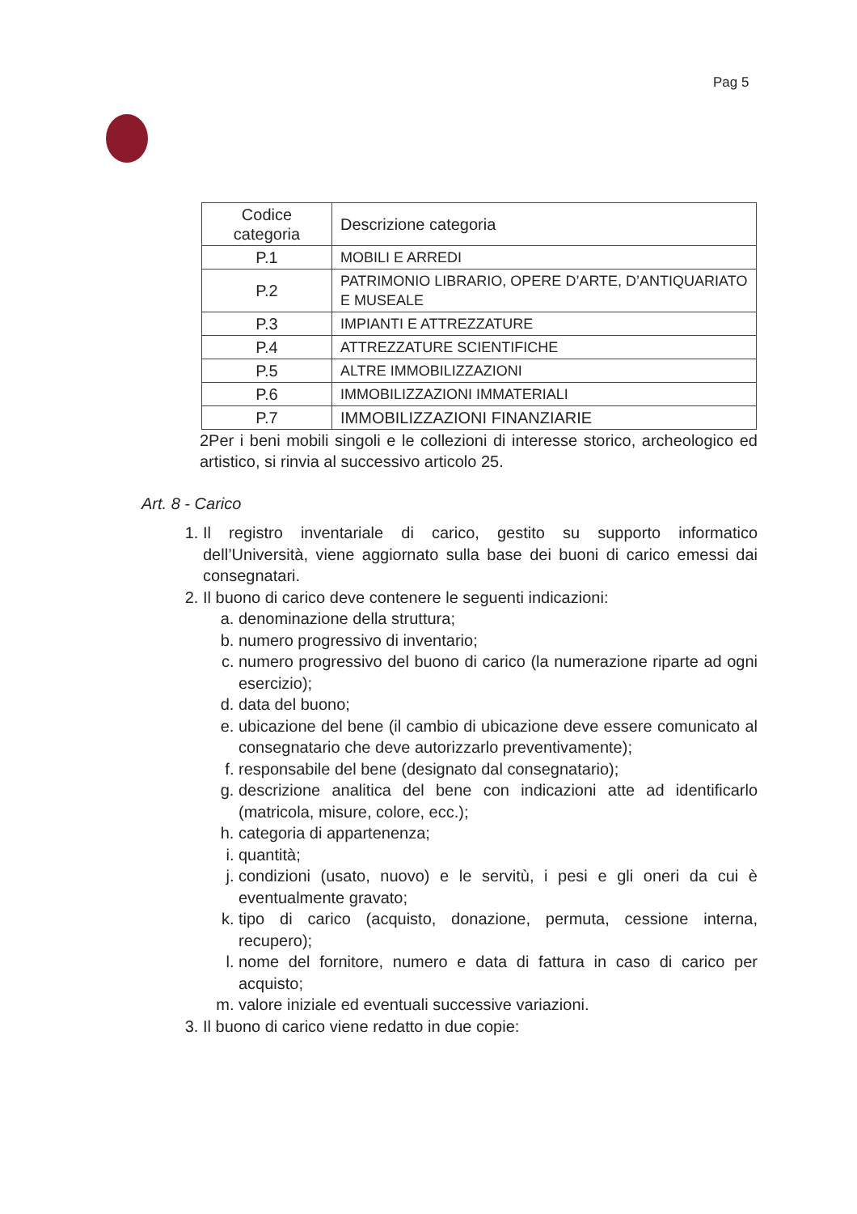Pag 5
| Codice categoria | Descrizione categoria |
| P.1 | MOBILI E ARREDI |
| P.2 | PATRIMONIO LIBRARIO, OPERE D’ARTE, D’ANTIQUARIATO E MUSEALE |
| P.3 | IMPIANTI E ATTREZZATURE |
| P.4 | ATTREZZATURE SCIENTIFICHE |
| P.5 | ALTRE IMMOBILIZZAZIONI |
| P.6 | IMMOBILIZZAZIONI IMMATERIALI |
| P.7 | IMMOBILIZZAZIONI FINANZIARIE |
2Per i beni mobili singoli e le collezioni di interesse storico, archeologico ed artistico, si rinvia al successivo articolo 25.
Art. 8 - Carico
1. Il registro inventariale di carico, gestito su supporto informatico dell’Università, viene aggiornato sulla base dei buoni di carico emessi dai consegnatari.
2. Il buono di carico deve contenere le seguenti indicazioni:
a. denominazione della struttura;
b. numero progressivo di inventario;
c. numero progressivo del buono di carico (la numerazione riparte ad ogni esercizio);
d. data del buono;
e. ubicazione del bene (il cambio di ubicazione deve essere comunicato al consegnatario che deve autorizzarlo preventivamente);
f. responsabile del bene (designato dal consegnatario);
g. descrizione analitica del bene con indicazioni atte ad identificarlo (matricola, misure, colore, ecc.);
h. categoria di appartenenza;
i. quantità;
j. condizioni (usato, nuovo) e le servitù, i pesi e gli oneri da cui è eventualmente gravato;
k. tipo di carico (acquisto, donazione, permuta, cessione interna, recupero);
l. nome del fornitore, numero e data di fattura in caso di carico per acquisto;
m. valore iniziale ed eventuali successive variazioni.
3. Il buono di carico viene redatto in due copie: